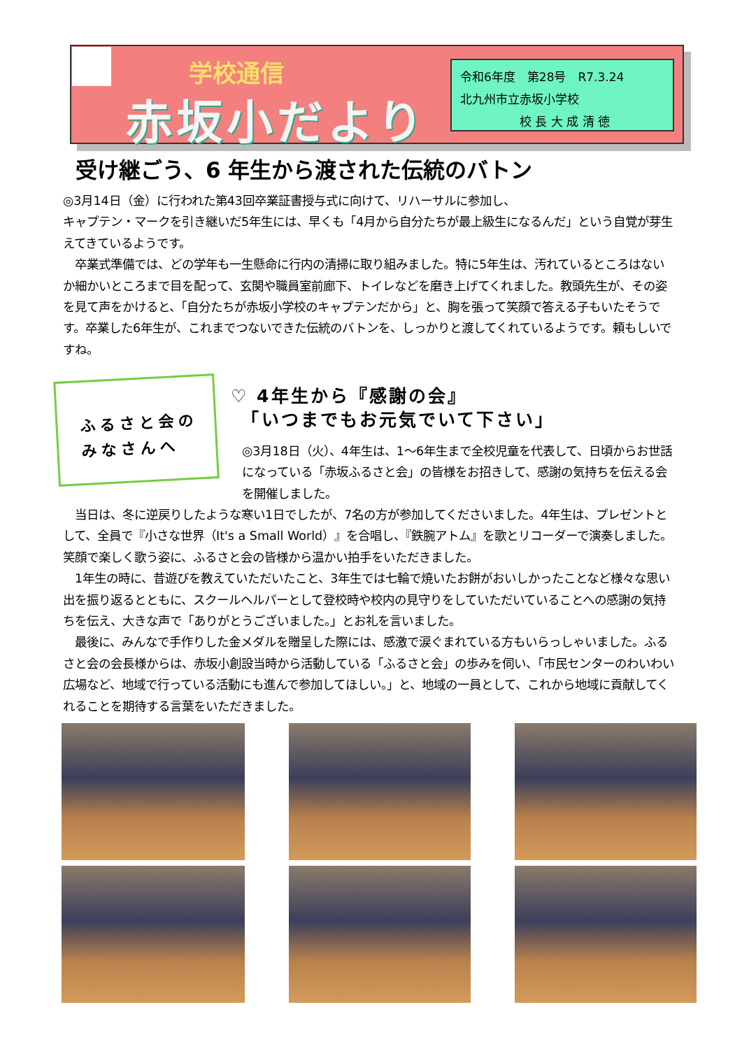学校通信
赤坂小だより
令和6年度　第28号　R7.3.24
北九州市立赤坂小学校
　　　　　校 長 大 成 清 徳
受け継ごう、6 年生から渡された伝統のバトン
◎3月14日（金）に行われた第43回卒業証書授与式に向けて、リハーサルに参加し、
キャプテン・マークを引き継いだ5年生には、早くも「4月から自分たちが最上級生になるんだ」という自覚が芽生えてきているようです。
　卒業式準備では、どの学年も一生懸命に行内の清掃に取り組みました。特に5年生は、汚れているところはないか細かいところまで目を配って、玄関や職員室前廊下、トイレなどを磨き上げてくれました。教頭先生が、その姿を見て声をかけると、「自分たちが赤坂小学校のキャプテンだから」と、胸を張って笑顔で答える子もいたそうです。卒業した6年生が、これまでつないできた伝統のバトンを、しっかりと渡してくれているようです。頼もしいですね。
ふるさと会の
みなさんへ
♡ 4年生から『感謝の会』
　「いつまでもお元気でいて下さい」
◎3月18日（火）、4年生は、1～6年生まで全校児童を代表して、日頃からお世話になっている「赤坂ふるさと会」の皆様をお招きして、感謝の気持ちを伝える会を開催しました。
　当日は、冬に逆戻りしたような寒い1日でしたが、7名の方が参加してくださいました。4年生は、プレゼントとして、全員で『小さな世界（It's a Small World）』を合唱し、『鉄腕アトム』を歌とリコーダーで演奏しました。笑顔で楽しく歌う姿に、ふるさと会の皆様から温かい拍手をいただきました。
　1年生の時に、昔遊びを教えていただいたこと、3年生では七輪で焼いたお餅がおいしかったことなど様々な思い出を振り返るとともに、スクールヘルパーとして登校時や校内の見守りをしていただいていることへの感謝の気持ちを伝え、大きな声で「ありがとうございました。」とお礼を言いました。
　最後に、みんなで手作りした金メダルを贈呈した際には、感激で涙ぐまれている方もいらっしゃいました。ふるさと会の会長様からは、赤坂小創設当時から活動している「ふるさと会」の歩みを伺い、「市民センターのわいわい広場など、地域で行っている活動にも進んで参加してほしい。」と、地域の一員として、これから地域に貢献してくれることを期待する言葉をいただきました。